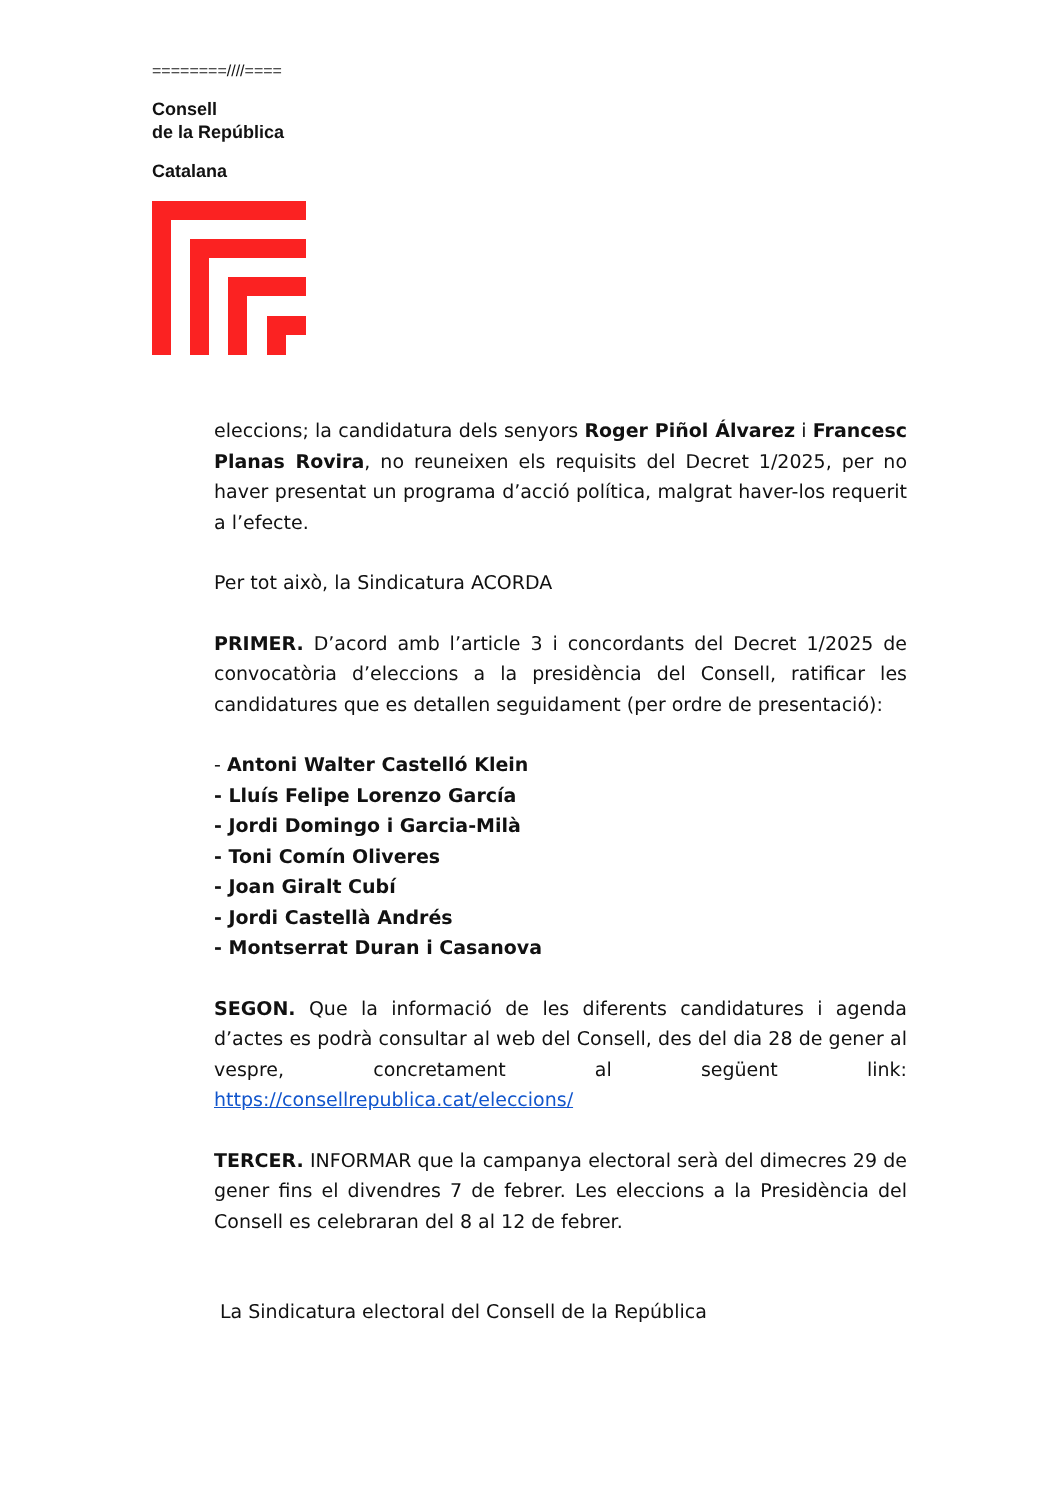========////====
Consell
de la República
Catalana
eleccions; la candidatura dels senyors Roger Piñol Álvarez i Francesc Planas Rovira, no reuneixen els requisits del Decret 1/2025, per no haver presentat un programa d’acció política, malgrat haver-los requerit a l’efecte.
Per tot això, la Sindicatura ACORDA
PRIMER. D’acord amb l’article 3 i concordants del Decret 1/2025 de convocatòria d’eleccions a la presidència del Consell, ratificar les candidatures que es detallen seguidament (per ordre de presentació):
- Antoni Walter Castelló Klein
- Lluís Felipe Lorenzo García
- Jordi Domingo i Garcia-Milà
- Toni Comín Oliveres
- Joan Giralt Cubí
- Jordi Castellà Andrés
- Montserrat Duran i Casanova
SEGON. Que la informació de les diferents candidatures i agenda d’actes es podrà consultar al web del Consell, des del dia 28 de gener al vespre, concretament al següent link: https://consellrepublica.cat/eleccions/
TERCER. INFORMAR que la campanya electoral serà del dimecres 29 de gener fins el divendres 7 de febrer. Les eleccions a la Presidència del Consell es celebraran del 8 al 12 de febrer.
La Sindicatura electoral del Consell de la República